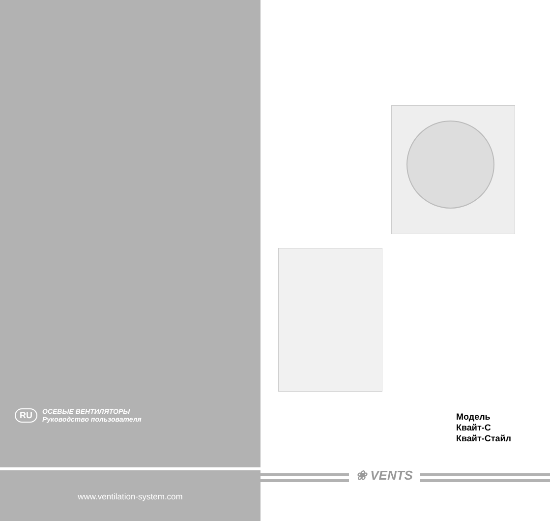❀ VENTS
RU
ОСЕВЫЕ ВЕНТИЛЯТОРЫ
Руководство пользователя
Модель
Квайт-С
Квайт-Стайл
www.ventilation-system.com